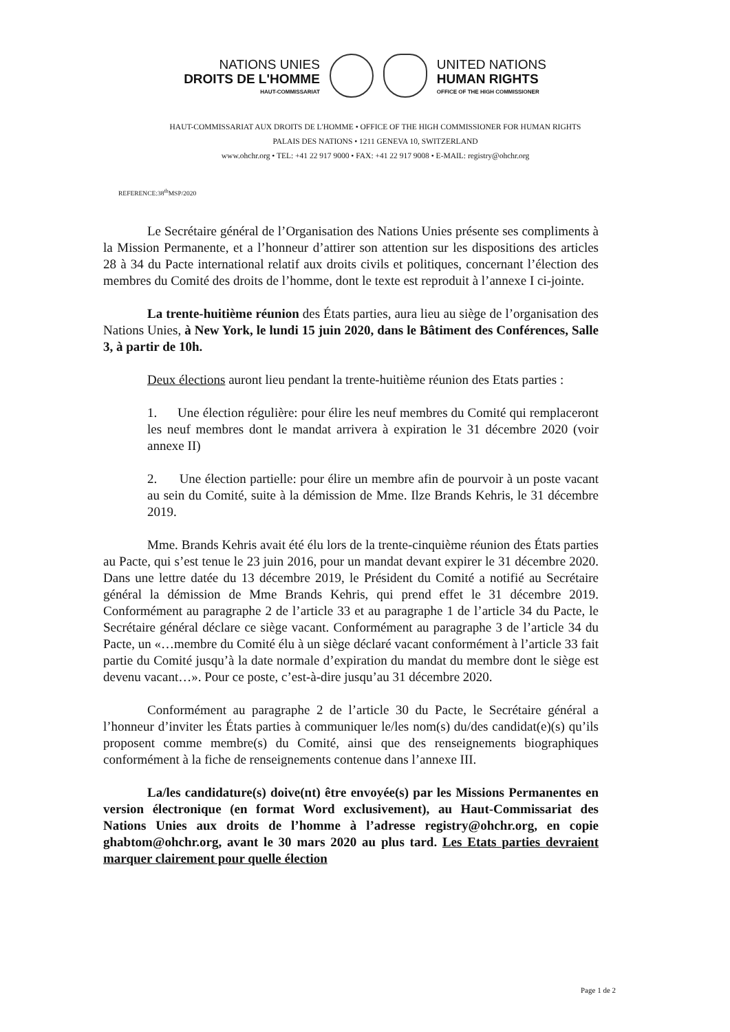NATIONS UNIES
DROITS DE L'HOMME
HAUT-COMMISSARIAT
UNITED NATIONS
HUMAN RIGHTS
OFFICE OF THE HIGH COMMISSIONER
HAUT-COMMISSARIAT AUX DROITS DE L'HOMME • OFFICE OF THE HIGH COMMISSIONER FOR HUMAN RIGHTS
PALAIS DES NATIONS • 1211 GENEVA 10, SWITZERLAND
www.ohchr.org • TEL: +41 22 917 9000 • FAX: +41 22 917 9008 • E-MAIL: registry@ohchr.org
REFERENCE:38<sup>th</sup>MSP/2020
Le Secrétaire général de l’Organisation des Nations Unies présente ses compliments à la Mission Permanente, et a l’honneur d’attirer son attention sur les dispositions des articles 28 à 34 du Pacte international relatif aux droits civils et politiques, concernant l’élection des membres du Comité des droits de l’homme, dont le texte est reproduit à l’annexe I ci-jointe.
La trente-huitième réunion des États parties, aura lieu au siège de l’organisation des Nations Unies, à New York, le lundi 15 juin 2020, dans le Bâtiment des Conférences, Salle 3, à partir de 10h.
Deux élections auront lieu pendant la trente-huitième réunion des Etats parties :
1. Une élection régulière: pour élire les neuf membres du Comité qui remplaceront les neuf membres dont le mandat arrivera à expiration le 31 décembre 2020 (voir annexe II)
2. Une élection partielle: pour élire un membre afin de pourvoir à un poste vacant au sein du Comité, suite à la démission de Mme. Ilze Brands Kehris, le 31 décembre 2019.
Mme. Brands Kehris avait été élu lors de la trente-cinquième réunion des États parties au Pacte, qui s’est tenue le 23 juin 2016, pour un mandat devant expirer le 31 décembre 2020. Dans une lettre datée du 13 décembre 2019, le Président du Comité a notifié au Secrétaire général la démission de Mme Brands Kehris, qui prend effet le 31 décembre 2019. Conformément au paragraphe 2 de l’article 33 et au paragraphe 1 de l’article 34 du Pacte, le Secrétaire général déclare ce siège vacant. Conformément au paragraphe 3 de l’article 34 du Pacte, un «…membre du Comité élu à un siège déclaré vacant conformément à l’article 33 fait partie du Comité jusqu’à la date normale d’expiration du mandat du membre dont le siège est devenu vacant…». Pour ce poste, c’est-à-dire jusqu’au 31 décembre 2020.
Conformément au paragraphe 2 de l’article 30 du Pacte, le Secrétaire général a l’honneur d’inviter les États parties à communiquer le/les nom(s) du/des candidat(e)(s) qu’ils proposent comme membre(s) du Comité, ainsi que des renseignements biographiques conformément à la fiche de renseignements contenue dans l’annexe III.
La/les candidature(s) doive(nt) être envoyée(s) par les Missions Permanentes en version électronique (en format Word exclusivement), au Haut-Commissariat des Nations Unies aux droits de l’homme à l’adresse registry@ohchr.org, en copie ghabtom@ohchr.org, avant le 30 mars 2020 au plus tard. Les Etats parties devraient marquer clairement pour quelle élection
Page 1 de 2